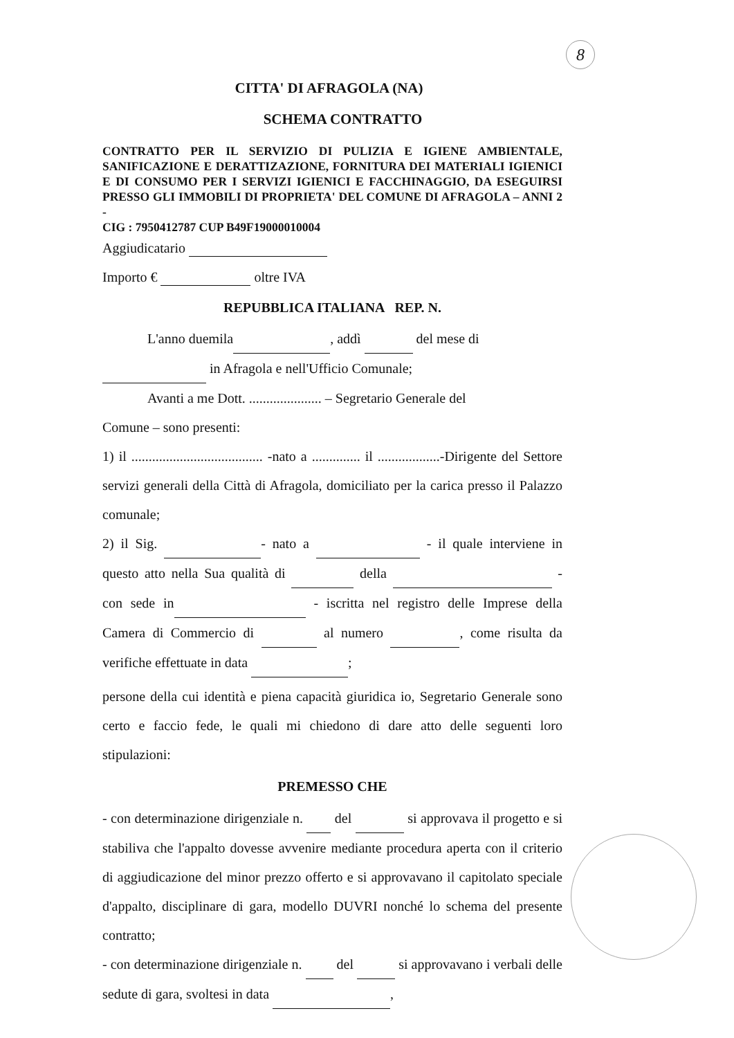8
CITTA' DI AFRAGOLA (NA)
SCHEMA CONTRATTO
CONTRATTO PER IL SERVIZIO DI PULIZIA E IGIENE AMBIENTALE, SANIFICAZIONE E DERATTIZAZIONE, FORNITURA DEI MATERIALI IGIENICI E DI CONSUMO PER I SERVIZI IGIENICI E FACCHINAGGIO, DA ESEGUIRSI PRESSO GLI IMMOBILI DI PROPRIETA' DEL COMUNE DI AFRAGOLA – ANNI 2 -
CIG : 7950412787 CUP B49F19000010004
Aggiudicatario
Importo € oltre IVA
REPUBBLICA ITALIANA REP. N.
L'anno duemila , addì del mese di
in Afragola e nell'Ufficio Comunale;
Avanti a me Dott. ..................... – Segretario Generale del
Comune – sono presenti:
1) il ...................................... -nato a .............. il ..................-Dirigente del Settore servizi generali della Città di Afragola, domiciliato per la carica presso il Palazzo comunale;
2) il Sig. - nato a - il quale interviene in questo atto nella Sua qualità di della - con sede in - iscritta nel registro delle Imprese della Camera di Commercio di al numero , come risulta da verifiche effettuate in data ;
persone della cui identità e piena capacità giuridica io, Segretario Generale sono certo e faccio fede, le quali mi chiedono di dare atto delle seguenti loro stipulazioni:
PREMESSO CHE
- con determinazione dirigenziale n. del si approvava il progetto e si stabiliva che l'appalto dovesse avvenire mediante procedura aperta con il criterio di aggiudicazione del minor prezzo offerto e si approvavano il capitolato speciale d'appalto, disciplinare di gara, modello DUVRI nonché lo schema del presente contratto;
- con determinazione dirigenziale n. del si approvavano i verbali delle sedute di gara, svoltesi in data ,